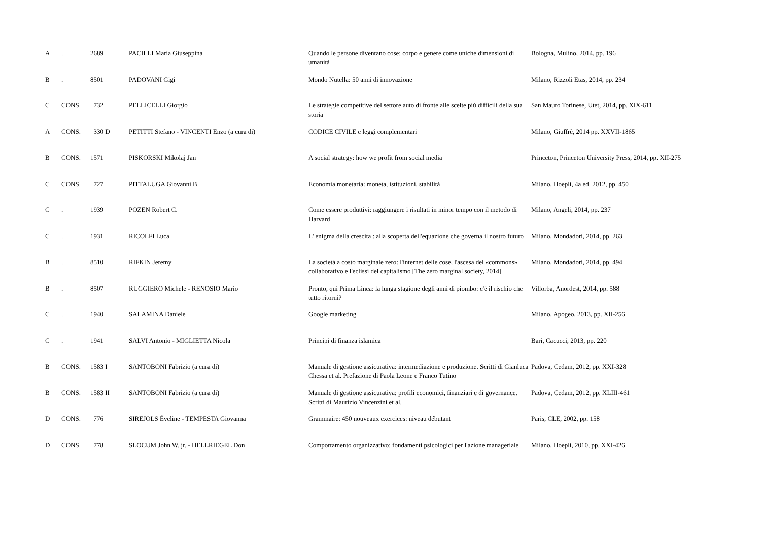| A | . | 2689 | PACILLI Maria Giuseppina | Quando le persone diventano cose: corpo e genere come uniche dimensioni di umanità | Bologna, Mulino, 2014, pp. 196 |
| B | . | 8501 | PADOVANI Gigi | Mondo Nutella: 50 anni di innovazione | Milano, Rizzoli Etas, 2014, pp. 234 |
| C | CONS. | 732 | PELLICELLI Giorgio | Le strategie competitive del settore auto di fronte alle scelte più difficili della sua storia | San Mauro Torinese, Utet, 2014, pp. XIX-611 |
| A | CONS. | 330 D | PETITTI Stefano - VINCENTI Enzo (a cura di) | CODICE CIVILE e leggi complementari | Milano, Giuffrè, 2014 pp. XXVII-1865 |
| B | CONS. | 1571 | PISKORSKI Mikolaj Jan | A social strategy: how we profit from social media | Princeton, Princeton University Press, 2014, pp. XII-275 |
| C | CONS. | 727 | PITTALUGA Giovanni B. | Economia monetaria: moneta, istituzioni, stabilità | Milano, Hoepli, 4a ed. 2012, pp. 450 |
| C | . | 1939 | POZEN Robert C. | Come essere produttivi: raggiungere i risultati in minor tempo con il metodo di Harvard | Milano, Angeli, 2014, pp. 237 |
| C | . | 1931 | RICOLFI Luca | L' enigma della crescita : alla scoperta dell'equazione che governa il nostro futuro | Milano, Mondadori, 2014, pp. 263 |
| B | . | 8510 | RIFKIN Jeremy | La società a costo marginale zero: l'internet delle cose, l'ascesa del «commons» collaborativo e l'eclissi del capitalismo [The zero marginal society, 2014] | Milano, Mondadori, 2014, pp. 494 |
| B | . | 8507 | RUGGIERO Michele - RENOSIO Mario | Pronto, qui Prima Linea: la lunga stagione degli anni di piombo: c'è il rischio che tutto ritorni? | Villorba, Anordest, 2014, pp. 588 |
| C | . | 1940 | SALAMINA Daniele | Google marketing | Milano, Apogeo, 2013, pp. XII-256 |
| C | . | 1941 | SALVI Antonio - MIGLIETTA Nicola | Principi di finanza islamica | Bari, Cacucci, 2013, pp. 220 |
| B | CONS. | 1583 I | SANTOBONI Fabrizio (a cura di) | Manuale di gestione assicurativa: intermediazione e produzione. Scritti di Gianluca Chessa et al. Prefazione di Paola Leone e Franco Tutino | Padova, Cedam, 2012, pp. XXI-328 |
| B | CONS. | 1583 II | SANTOBONI Fabrizio (a cura di) | Manuale di gestione assicurativa: profili economici, finanziari e di governance. Scritti di Maurizio Vincenzini et al. | Padova, Cedam, 2012, pp. XLIII-461 |
| D | CONS. | 776 | SIREJOLS Éveline - TEMPESTA Giovanna | Grammaire: 450 nouveaux exercices: niveau débutant | Paris, CLE, 2002, pp. 158 |
| D | CONS. | 778 | SLOCUM John W. jr. - HELLRIEGEL Don | Comportamento organizzativo: fondamenti psicologici per l'azione manageriale | Milano, Hoepli, 2010, pp. XXI-426 |